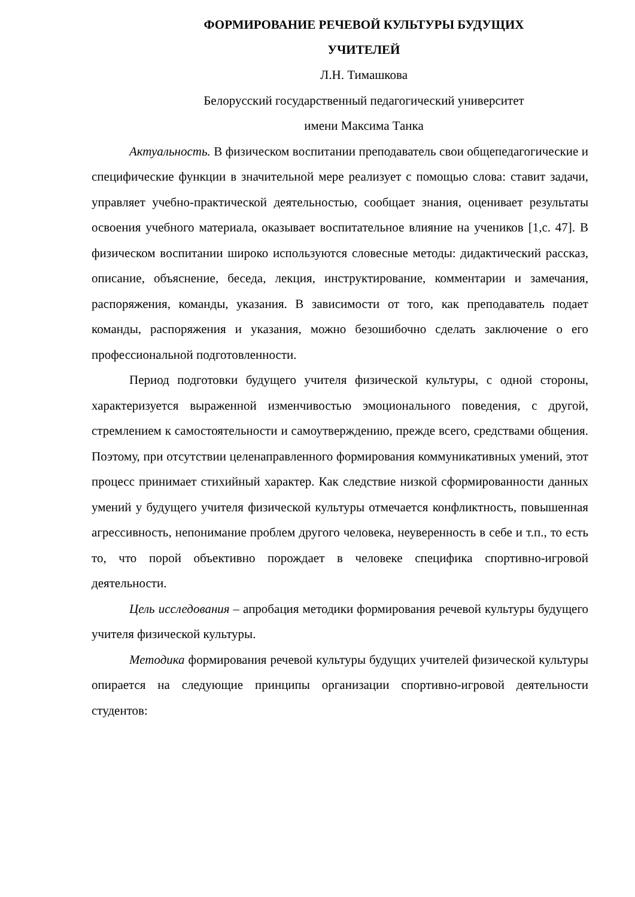ФОРМИРОВАНИЕ РЕЧЕВОЙ КУЛЬТУРЫ БУДУЩИХ
УЧИТЕЛЕЙ
Л.Н. Тимашкова
Белорусский государственный педагогический университет
имени Максима Танка
Актуальность. В физическом воспитании преподаватель свои общепедагогические и специфические функции в значительной мере реализует с помощью слова: ставит задачи, управляет учебно-практической деятельностью, сообщает знания, оценивает результаты освоения учебного материала, оказывает воспитательное влияние на учеников [1,с. 47]. В физическом воспитании широко используются словесные методы: дидактический рассказ, описание, объяснение, беседа, лекция, инструктирование, комментарии и замечания, распоряжения, команды, указания. В зависимости от того, как преподаватель подает команды, распоряжения и указания, можно безошибочно сделать заключение о его профессиональной подготовленности.
Период подготовки будущего учителя физической культуры, с одной стороны, характеризуется выраженной изменчивостью эмоционального поведения, с другой, стремлением к самостоятельности и самоутверждению, прежде всего, средствами общения. Поэтому, при отсутствии целенаправленного формирования коммуникативных умений, этот процесс принимает стихийный характер. Как следствие низкой сформированности данных умений у будущего учителя физической культуры отмечается конфликтность, повышенная агрессивность, непонимание проблем другого человека, неуверенность в себе и т.п., то есть то, что порой объективно порождает в человеке специфика спортивно-игровой деятельности.
Цель исследования – апробация методики формирования речевой культуры будущего учителя физической культуры.
Методика формирования речевой культуры будущих учителей физической культуры опирается на следующие принципы организации спортивно-игровой деятельности студентов: